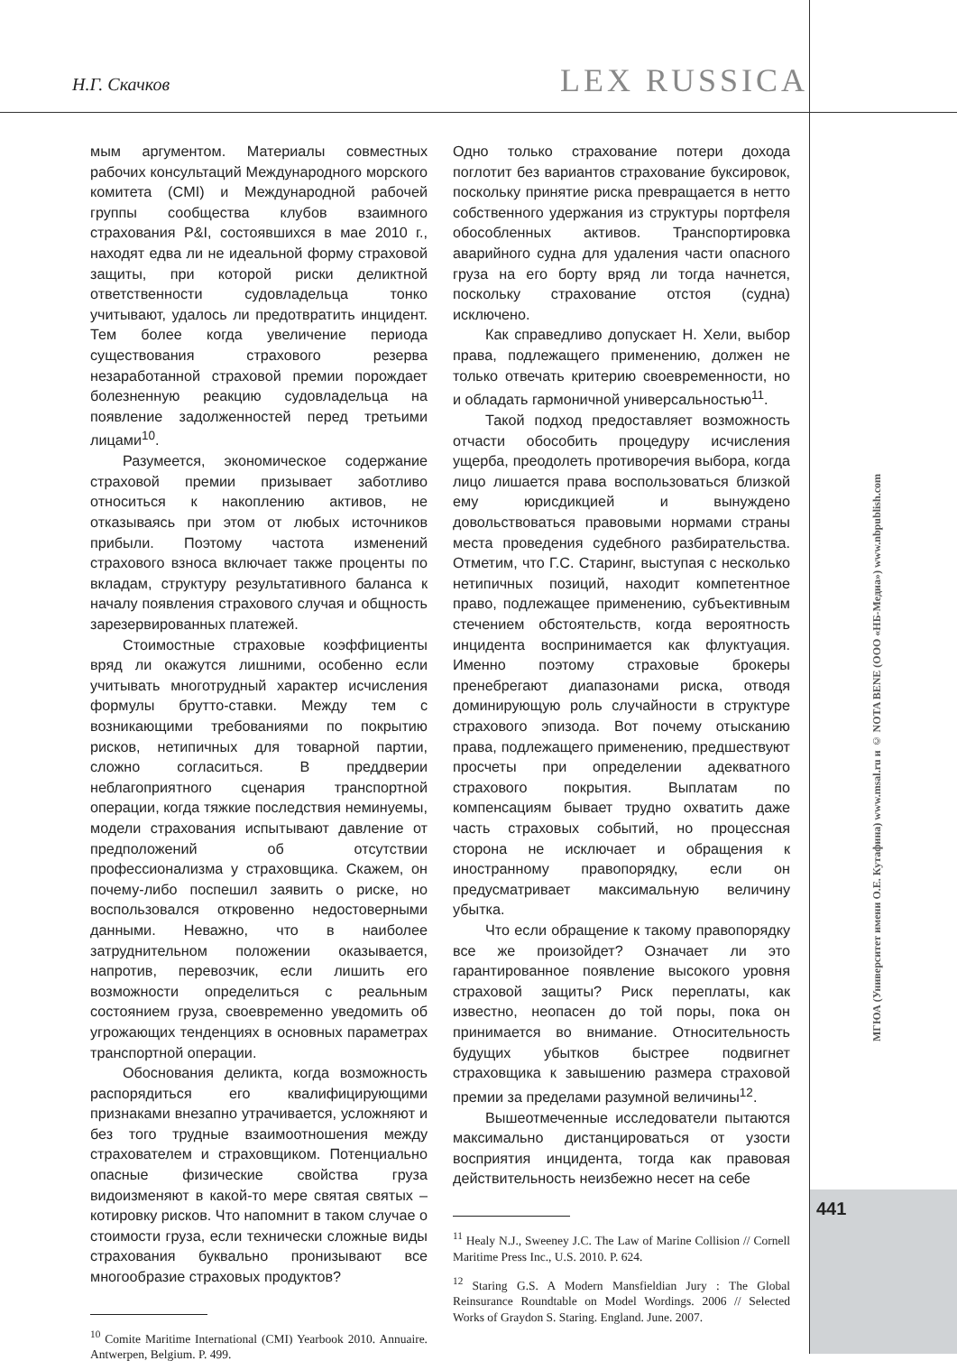Н.Г. Скачков LEX RUSSICA
мым аргументом. Материалы совместных рабочих консультаций Международного морского комитета (CMI) и Международной рабочей группы сообщества клубов взаимного страхования P&I, состоявшихся в мае 2010 г., находят едва ли не идеальной форму страховой защиты, при которой риски деликтной ответственности судовладельца тонко учитывают, удалось ли предотвратить инцидент. Тем более когда увеличение периода существования страхового резерва незаработанной страховой премии порождает болезненную реакцию судовладельца на появление задолженностей перед третьими лицами<sup>10</sup>.
Разумеется, экономическое содержание страховой премии призывает заботливо относиться к накоплению активов, не отказываясь при этом от любых источников прибыли. Поэтому частота изменений страхового взноса включает также проценты по вкладам, структуру результативного баланса к началу появления страхового случая и общность зарезервированных платежей.
Стоимостные страховые коэффициенты вряд ли окажутся лишними, особенно если учитывать многотрудный характер исчисления формулы брутто-ставки. Между тем с возникающими требованиями по покрытию рисков, нетипичных для товарной партии, сложно согласиться. В преддверии неблагоприятного сценария транспортной операции, когда тяжкие последствия неминуемы, модели страхования испытывают давление от предположений об отсутствии профессионализма у страховщика. Скажем, он почему-либо поспешил заявить о риске, но воспользовался откровенно недостоверными данными. Неважно, что в наиболее затруднительном положении оказывается, напротив, перевозчик, если лишить его возможности определиться с реальным состоянием груза, своевременно уведомить об угрожающих тенденциях в основных параметрах транспортной операции.
Обоснования деликта, когда возможность распорядиться его квалифицирующими признаками внезапно утрачивается, усложняют и без того трудные взаимоотношения между страхователем и страховщиком. Потенциально опасные физические свойства груза видоизменяют в какой-то мере святая святых – котировку рисков. Что напомнит в таком случае о стоимости груза, если технически сложные виды страхования буквально пронизывают все многообразие страховых продуктов?
<sup>10</sup> Comite Maritime International (CMI) Yearbook 2010. Annuaire. Antwerpen, Belgium. P. 499.
Одно только страхование потери дохода поглотит без вариантов страхование буксировок, поскольку принятие риска превращается в нетто собственного удержания из структуры портфеля обособленных активов. Транспортировка аварийного судна для удаления части опасного груза на его борту вряд ли тогда начнется, поскольку страхование отстоя (судна) исключено.
Как справедливо допускает Н. Хели, выбор права, подлежащего применению, должен не только отвечать критерию своевременности, но и обладать гармоничной универсальностью<sup>11</sup>.
Такой подход предоставляет возможность отчасти обособить процедуру исчисления ущерба, преодолеть противоречия выбора, когда лицо лишается права воспользоваться близкой ему юрисдикцией и вынуждено довольствоваться правовыми нормами страны места проведения судебного разбирательства. Отметим, что Г.С. Старинг, выступая с несколько нетипичных позиций, находит компетентное право, подлежащее применению, субъективным стечением обстоятельств, когда вероятность инцидента воспринимается как флуктуация. Именно поэтому страховые брокеры пренебрегают диапазонами риска, отводя доминирующую роль случайности в структуре страхового эпизода. Вот почему отысканию права, подлежащего применению, предшествуют просчеты при определении адекватного страхового покрытия. Выплатам по компенсациям бывает трудно охватить даже часть страховых событий, но процессная сторона не исключает и обращения к иностранному правопорядку, если он предусматривает максимальную величину убытка.
Что если обращение к такому правопорядку все же произойдет? Означает ли это гарантированное появление высокого уровня страховой защиты? Риск переплаты, как известно, неопасен до той поры, пока он принимается во внимание. Относительность будущих убытков быстрее подвигнет страховщика к завышению размера страховой премии за пределами разумной величины<sup>12</sup>.
Вышеотмеченные исследователи пытаются максимально дистанцироваться от узости восприятия инцидента, тогда как правовая действительность неизбежно несет на себе
<sup>11</sup> Healy N.J., Sweeney J.C. The Law of Marine Collision // Cornell Maritime Press Inc., U.S. 2010. P. 624.
<sup>12</sup> Staring G.S. A Modern Mansfieldian Jury : The Global Reinsurance Roundtable on Model Wordings. 2006 // Selected Works of Graydon S. Staring. England. June. 2007.
МГЮА (Университет имени О.Е. Кутафина) www.msal.ru и © NOTA BENE (ООО «НБ-Медиа») www.nbpublish.com
441